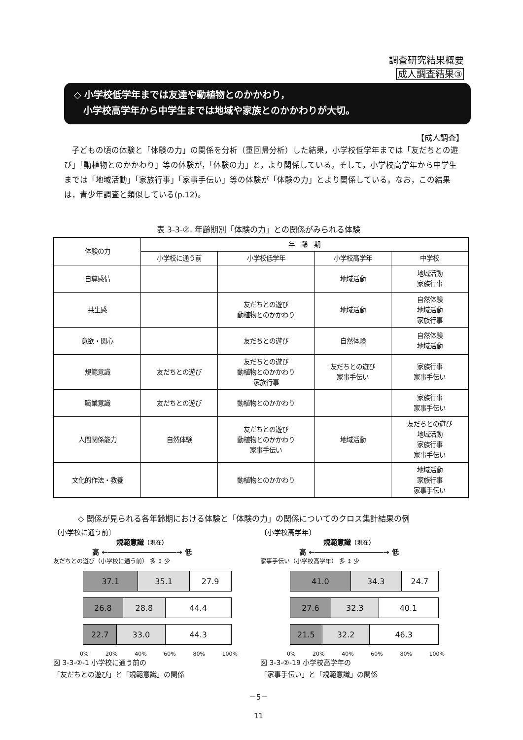調査研究結果概要
成人調査結果③
◇ 小学校低学年までは友達や動植物とのかかわり，
　小学校高学年から中学生までは地域や家族とのかかわりが大切。
【成人調査】
子どもの頃の体験と「体験の力」の関係を分析（重回帰分析）した結果，小学校低学年までは「友だちとの遊び」「動植物とのかかわり」等の体験が，「体験の力」と，より関係している。そして，小学校高学年から中学生までは「地域活動」「家族行事」「家事手伝い」等の体験が「体験の力」とより関係している。なお，この結果は，青少年調査と類似している(p.12)。
表 3-3-②. 年齢期別「体験の力」との関係がみられる体験
| 体験の力 | 年 齢 期 | | | |
| --- | --- | --- | --- | --- |
| | 小学校に通う前 | 小学校低学年 | 小学校高学年 | 中学校 |
| 自尊感情 | | | 地域活動 | 地域活動 家族行事 |
| 共生感 | | 友だちとの遊び 動植物とのかかわり | 地域活動 | 自然体験 地域活動 家族行事 |
| 意欲・関心 | | 友だちとの遊び | 自然体験 | 自然体験 地域活動 |
| 規範意識 | 友だちとの遊び | 友だちとの遊び 動植物とのかかわり 家族行事 | 友だちとの遊び 家事手伝い | 家族行事 家事手伝い |
| 職業意識 | 友だちとの遊び | 動植物とのかかわり | | 家族行事 家事手伝い |
| 人間関係能力 | 自然体験 | 友だちとの遊び 動植物とのかかわり 家事手伝い | 地域活動 | 友だちとの遊び 地域活動 家族行事 家事手伝い |
| 文化的作法・教養 | | 動植物とのかかわり | | 地域活動 家族行事 家事手伝い |
◇ 関係が見られる各年齢期における体験と「体験の力」の関係についてのクロス集計結果の例
〔小学校に通う前〕
規範意識（現在）
高 ←――――――――――→ 低
友だちとの遊び（小学校に通う前） 多 ↕ 少
37.1 35.1 27.9
26.8 28.8 44.4
22.7 33.0 44.3
0% 20% 40% 60% 80% 100%
図 3-3-②-1 小学校に通う前の
「友だちとの遊び」と「規範意識」の関係
〔小学校高学年〕
規範意識（現在）
高 ←――――――――――→ 低
家事手伝い（小学校高学年） 多 ↕ 少
41.0 34.3 24.7
27.6 32.3 40.1
21.5 32.2 46.3
0% 20% 40% 60% 80% 100%
図 3-3-②-19 小学校高学年の
「家事手伝い」と「規範意識」の関係
－5－
11